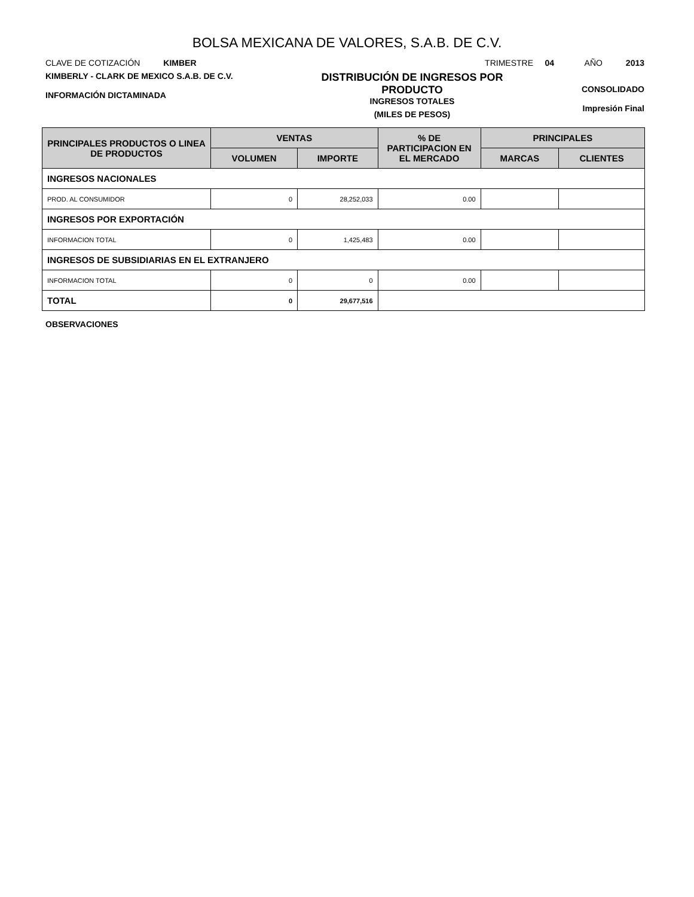BOLSA MEXICANA DE VALORES, S.A.B. DE C.V.
CLAVE DE COTIZACIÓN KIMBER
TRIMESTRE 04 AÑO 2013
KIMBERLY - CLARK DE MEXICO S.A.B. DE C.V.
INFORMACIÓN DICTAMINADA
DISTRIBUCIÓN DE INGRESOS POR PRODUCTO
INGRESOS TOTALES
(MILES DE PESOS)
CONSOLIDADO
Impresión Final
| PRINCIPALES PRODUCTOS O LINEA DE PRODUCTOS | VENTAS | | % DE PARTICIPACION EN EL MERCADO | PRINCIPALES | |
| --- | --- | --- | --- | --- | --- |
| | VOLUMEN | IMPORTE | | MARCAS | CLIENTES |
| INGRESOS NACIONALES | | | | | |
| PROD. AL CONSUMIDOR | 0 | 28,252,033 | 0.00 | | |
| INGRESOS POR EXPORTACIÓN | | | | | |
| INFORMACION TOTAL | 0 | 1,425,483 | 0.00 | | |
| INGRESOS DE SUBSIDIARIAS EN EL EXTRANJERO | | | | | |
| INFORMACION TOTAL | 0 | 0 | 0.00 | | |
| TOTAL | 0 | 29,677,516 | | | |
OBSERVACIONES